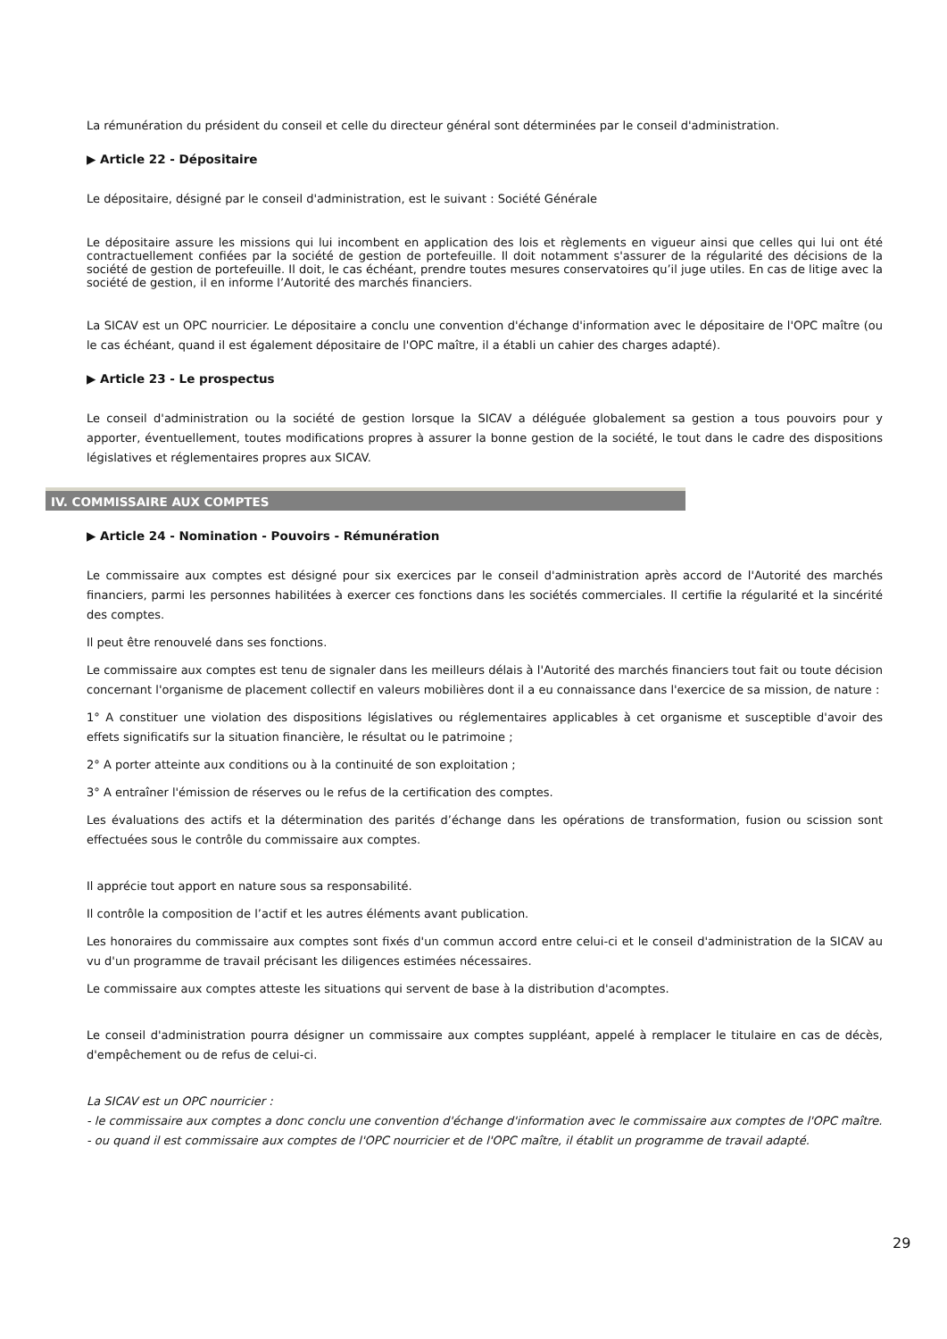La rémunération du président du conseil et celle du directeur général sont déterminées par le conseil d'administration.
▶ Article 22 - Dépositaire
Le dépositaire, désigné par le conseil d'administration, est le suivant : Société Générale
Le dépositaire assure les missions qui lui incombent en application des lois et règlements en vigueur ainsi que celles qui lui ont été contractuellement confiées par la société de gestion de portefeuille. Il doit notamment s'assurer de la régularité des décisions de la société de gestion de portefeuille. Il doit, le cas échéant, prendre toutes mesures conservatoires qu’il juge utiles. En cas de litige avec la société de gestion, il en informe l’Autorité des marchés financiers.
La SICAV est un OPC nourricier. Le dépositaire a conclu une convention d'échange d'information avec le dépositaire de l'OPC maître (ou le cas échéant, quand il est également dépositaire de l'OPC maître, il a établi un cahier des charges adapté).
▶ Article 23 - Le prospectus
Le conseil d'administration ou la société de gestion lorsque la SICAV a déléguée globalement sa gestion a tous pouvoirs pour y apporter, éventuellement, toutes modifications propres à assurer la bonne gestion de la société, le tout dans le cadre des dispositions législatives et réglementaires propres aux SICAV.
IV. COMMISSAIRE AUX COMPTES
▶ Article 24 - Nomination - Pouvoirs - Rémunération
Le commissaire aux comptes est désigné pour six exercices par le conseil d'administration après accord de l'Autorité des marchés financiers, parmi les personnes habilitées à exercer ces fonctions dans les sociétés commerciales. Il certifie la régularité et la sincérité des comptes.
Il peut être renouvelé dans ses fonctions.
Le commissaire aux comptes est tenu de signaler dans les meilleurs délais à l'Autorité des marchés financiers tout fait ou toute décision concernant l'organisme de placement collectif en valeurs mobilières dont il a eu connaissance dans l'exercice de sa mission, de nature :
1° A constituer une violation des dispositions législatives ou réglementaires applicables à cet organisme et susceptible d'avoir des effets significatifs sur la situation financière, le résultat ou le patrimoine ;
2° A porter atteinte aux conditions ou à la continuité de son exploitation ;
3° A entraîner l'émission de réserves ou le refus de la certification des comptes.
Les évaluations des actifs et la détermination des parités d’échange dans les opérations de transformation, fusion ou scission sont effectuées sous le contrôle du commissaire aux comptes.
Il apprécie tout apport en nature sous sa responsabilité.
Il contrôle la composition de l’actif et les autres éléments avant publication.
Les honoraires du commissaire aux comptes sont fixés d'un commun accord entre celui-ci et le conseil d'administration de la SICAV au vu d'un programme de travail précisant les diligences estimées nécessaires.
Le commissaire aux comptes atteste les situations qui servent de base à la distribution d'acomptes.
Le conseil d'administration pourra désigner un commissaire aux comptes suppléant, appelé à remplacer le titulaire en cas de décès, d'empêchement ou de refus de celui-ci.
La SICAV est un OPC nourricier :
- le commissaire aux comptes a donc conclu une convention d'échange d'information avec le commissaire aux comptes de l'OPC maître.
- ou quand il est commissaire aux comptes de l'OPC nourricier et de l'OPC maître, il établit un programme de travail adapté.
29